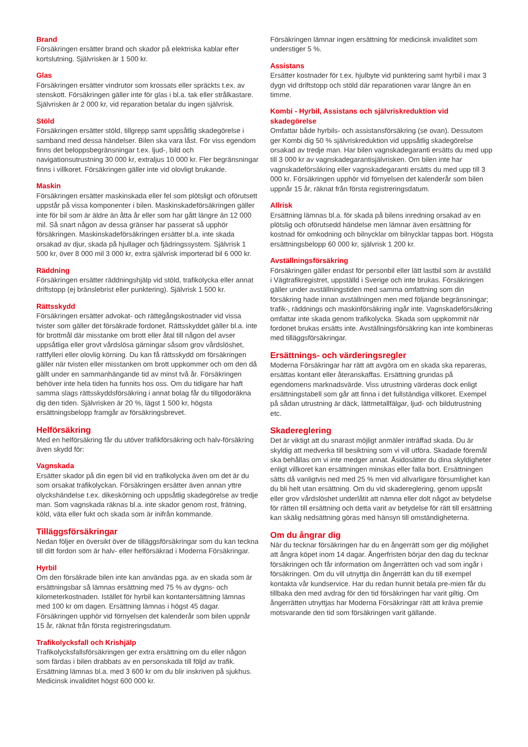Brand
Försäkringen ersätter brand och skador på elektriska kablar efter kortslutning. Självrisken är 1 500 kr.
Glas
Försäkringen ersätter vindrutor som krossats eller spräckts t.ex. av stenskott. Försäkringen gäller inte för glas i bl.a. tak eller strålkastare. Självrisken är 2 000 kr, vid reparation betalar du ingen självrisk.
Stöld
Försäkringen ersätter stöld, tillgrepp samt uppsåtlig skadegörelse i samband med dessa händelser. Bilen ska vara låst. För viss egendom finns det beloppsbegränsningar t.ex. ljud-, bild och navigationsutrustning 30 000 kr, extraljus 10 000 kr. Fler begränsningar finns i villkoret. Försäkringen gäller inte vid olovligt brukande.
Maskin
Försäkringen ersätter maskinskada eller fel som plötsligt och oförutsett uppstår på vissa komponenter i bilen. Maskinskadeförsäkringen gäller inte för bil som är äldre än åtta år eller som har gått längre än 12 000 mil. Så snart någon av dessa gränser har passerat så upphör försäkringen. Maskinskadeförsäkringen ersätter bl.a. inte skada orsakad av djur, skada på hjullager och fjädringssystem. Självrisk 1 500 kr, över 8 000 mil 3 000 kr, extra självrisk importerad bil 6 000 kr.
Räddning
Försäkringen ersätter räddningshjälp vid stöld, trafikolycka eller annat driftstopp (ej bränslebrist eller punktering). Självrisk 1 500 kr.
Rättsskydd
Försäkringen ersätter advokat- och rättegångskostnader vid vissa tvister som gäller det försäkrade fordonet. Rättsskyddet gäller bl.a. inte för brottmål där misstanke om brott eller åtal till någon del avser uppsåtliga eller grovt vårdslösa gärningar såsom grov vårdslöshet, rattfylleri eller olovlig körning. Du kan få rättsskydd om försäkringen gäller när tvisten eller misstanken om brott uppkommer och om den då gällt under en sammanhängande tid av minst två år. Försäkringen behöver inte hela tiden ha funnits hos oss. Om du tidigare har haft samma slags rättsskyddsförsäkring i annat bolag får du tillgodoräkna dig den tiden. Självrisken är 20 %, lägst 1 500 kr, högsta ersättningsbelopp framgår av försäkringsbrevet.
Helförsäkring
Med en helförsäkring får du utöver trafikförsäkring och halv-försäkring även skydd för:
Vagnskada
Ersätter skador på din egen bil vid en trafikolycka även om det är du som orsakat trafikolyckan. Försäkringen ersätter även annan yttre olyckshändelse t.ex. dikeskörning och uppsåtlig skadegörelse av tredje man. Som vagnskada räknas bl.a. inte skador genom rost, frätning, köld, väta eller fukt och skada som är inifrån kommande.
Tilläggsförsäkringar
Nedan följer en översikt över de tilläggsförsäkringar som du kan teckna till ditt fordon som är halv- eller helförsäkrad i Moderna Försäkringar.
Hyrbil
Om den försäkrade bilen inte kan användas pga. av en skada som är ersättningsbar så lämnas ersättning med 75 % av dygns- och kilometerkostnaden. Istället för hyrbil kan kontantersättning lämnas med 100 kr om dagen. Ersättning lämnas i högst 45 dagar. Försäkringen upphör vid förnyelsen det kalenderår som bilen uppnår 15 år, räknat från första registreringsdatum.
Trafikolycksfall och Krishjälp
Trafikolycksfallsförsäkringen ger extra ersättning om du eller någon som färdas i bilen drabbats av en personskada till följd av trafik. Ersättning lämnas bl.a. med 3 600 kr om du blir inskriven på sjukhus. Medicinsk invaliditet högst 600 000 kr.
Försäkringen lämnar ingen ersättning för medicinsk invaliditet som understiger 5 %.
Assistans
Ersätter kostnader för t.ex. hjulbyte vid punktering samt hyrbil i max 3 dygn vid driftstopp och stöld där reparationen varar längre än en timme.
Kombi - Hyrbil, Assistans och självriskreduktion vid skadegörelse
Omfattar både hyrbils- och assistansförsäkring (se ovan). Dessutom ger Kombi dig 50 % självriskreduktion vid uppsåtlig skadegörelse orsakad av tredje man. Har bilen vagnskadegaranti ersätts du med upp till 3 000 kr av vagnskadegarantisjälvrisken. Om bilen inte har vagnskadeförsäkring eller vagnskadegaranti ersätts du med upp till 3 000 kr. Försäkringen upphör vid förnyelsen det kalenderår som bilen uppnår 15 år, räknat från första registreringsdatum.
Allrisk
Ersättning lämnas bl.a. för skada på bilens inredning orsakad av en plötslig och oförutsedd händelse men lämnar även ersättning för kostnad för omkodning och bilnycklar om bilnycklar tappas bort. Högsta ersättningsbelopp 60 000 kr, självrisk 1 200 kr.
Avställningsförsäkring
Försäkringen gäller endast för personbil eller lätt lastbil som är avställd i Vägtrafikregistret, uppställd i Sverige och inte brukas. Försäkringen gäller under avställningstiden med samma omfattning som din försäkring hade innan avställningen men med följande begränsningar; trafik-, räddnings och maskinförsäkring ingår inte. Vagnskadeförsäkring omfattar inte skada genom trafikolycka. Skada som uppkommit när fordonet brukas ersätts inte. Avställningsförsäkring kan inte kombineras med tilläggsförsäkringar.
Ersättnings- och värderingsregler
Moderna Försäkringar har rätt att avgöra om en skada ska repareras, ersättas kontant eller återanskaffas. Ersättning grundas på egendomens marknadsvärde. Viss utrustning värderas dock enligt ersättningstabell som går att finna i det fullständiga villkoret. Exempel på sådan utrustning är däck, lättmetallfälgar, ljud- och bildutrustning etc.
Skadereglering
Det är viktigt att du snarast möjligt anmäler inträffad skada. Du är skyldig att medverka till besiktning som vi vill utföra. Skadade föremål ska behållas om vi inte medger annat. Åsidosätter du dina skyldigheter enligt villkoret kan ersättningen minskas eller falla bort. Ersättningen sätts då vanligtvis ned med 25 % men vid allvarligare försumlighet kan du bli helt utan ersättning. Om du vid skadereglering, genom uppsåt eller grov vårdslöshet underlåtit att nämna eller dolt något av betydelse för rätten till ersättning och detta varit av betydelse för rätt till ersättning kan skälig nedsättning göras med hänsyn till omständigheterna.
Om du ångrar dig
När du tecknar försäkringen har du en ångerrätt som ger dig möjlighet att ångra köpet inom 14 dagar. Ångerfristen börjar den dag du tecknar försäkringen och får information om ångerrätten och vad som ingår i försäkringen. Om du vill utnyttja din ångerrätt kan du till exempel kontakta vår kundservice. Har du redan hunnit betala pre-mien får du tillbaka den med avdrag för den tid försäkringen har varit giltig. Om ångerrätten utnyttjas har Moderna Försäkringar rätt att kräva premie motsvarande den tid som försäkringen varit gällande.